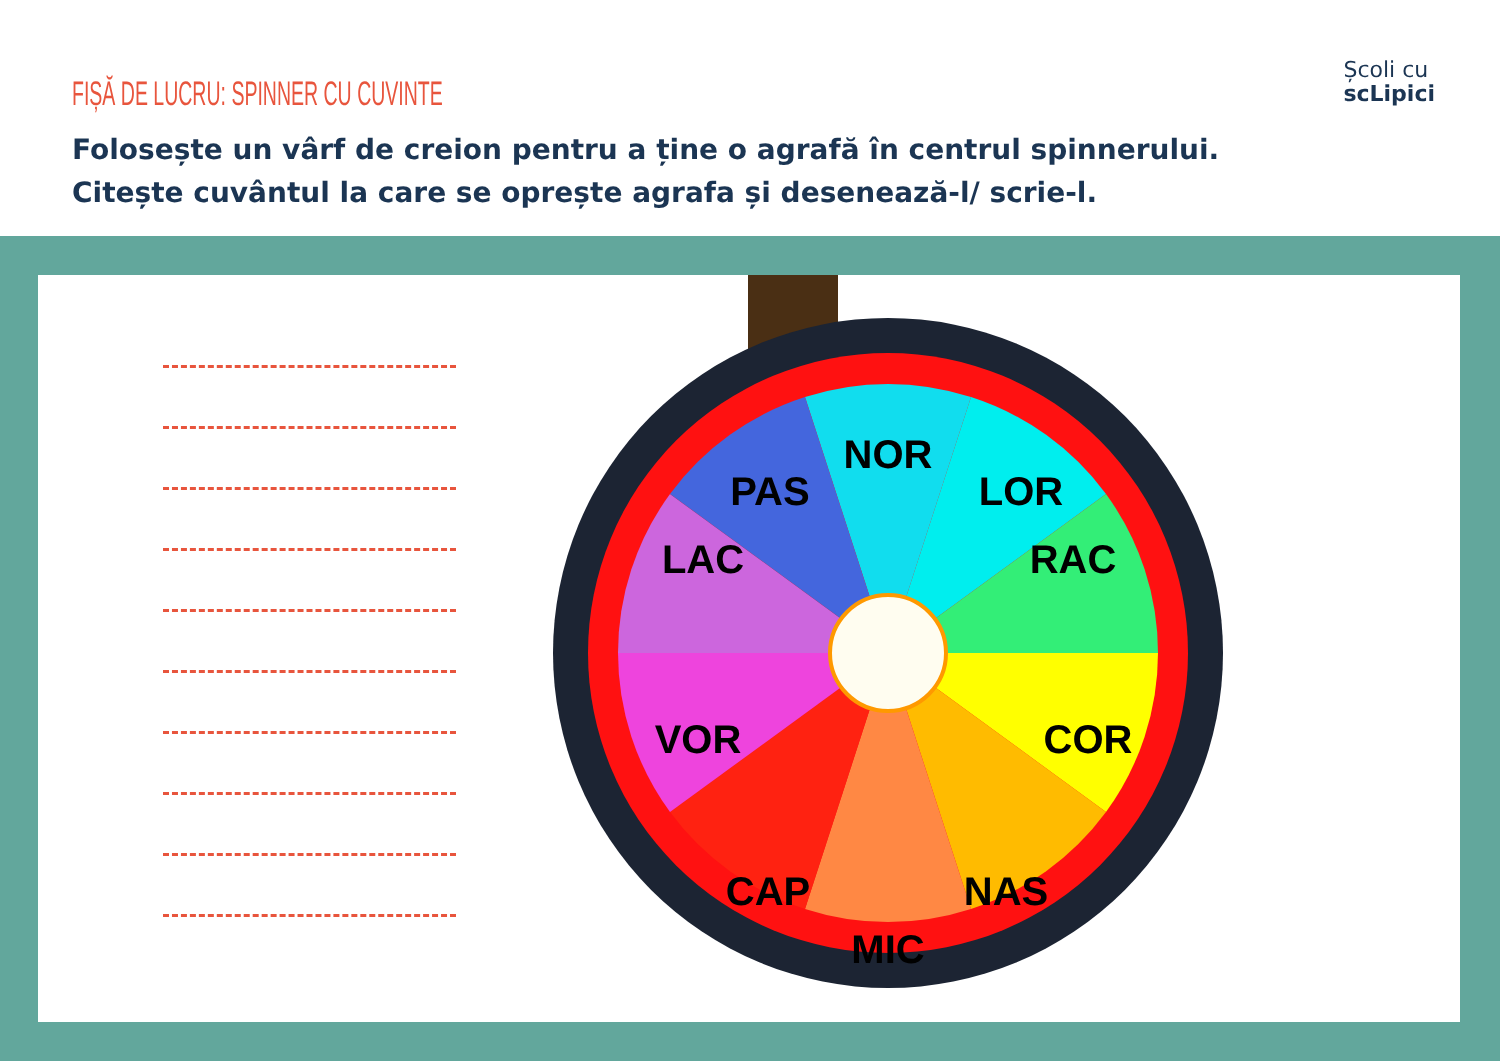FIȘĂ DE LUCRU: SPINNER CU CUVINTE
Școli cu
scLipici
Folosește un vârf de creion pentru a ține o agrafă în centrul spinnerului. Citește cuvântul la care se oprește agrafa și desenează-l/ scrie-l.
NOR
LOR
RAC
COR
NAS
MIC
CAP
VOR
LAC
PAS